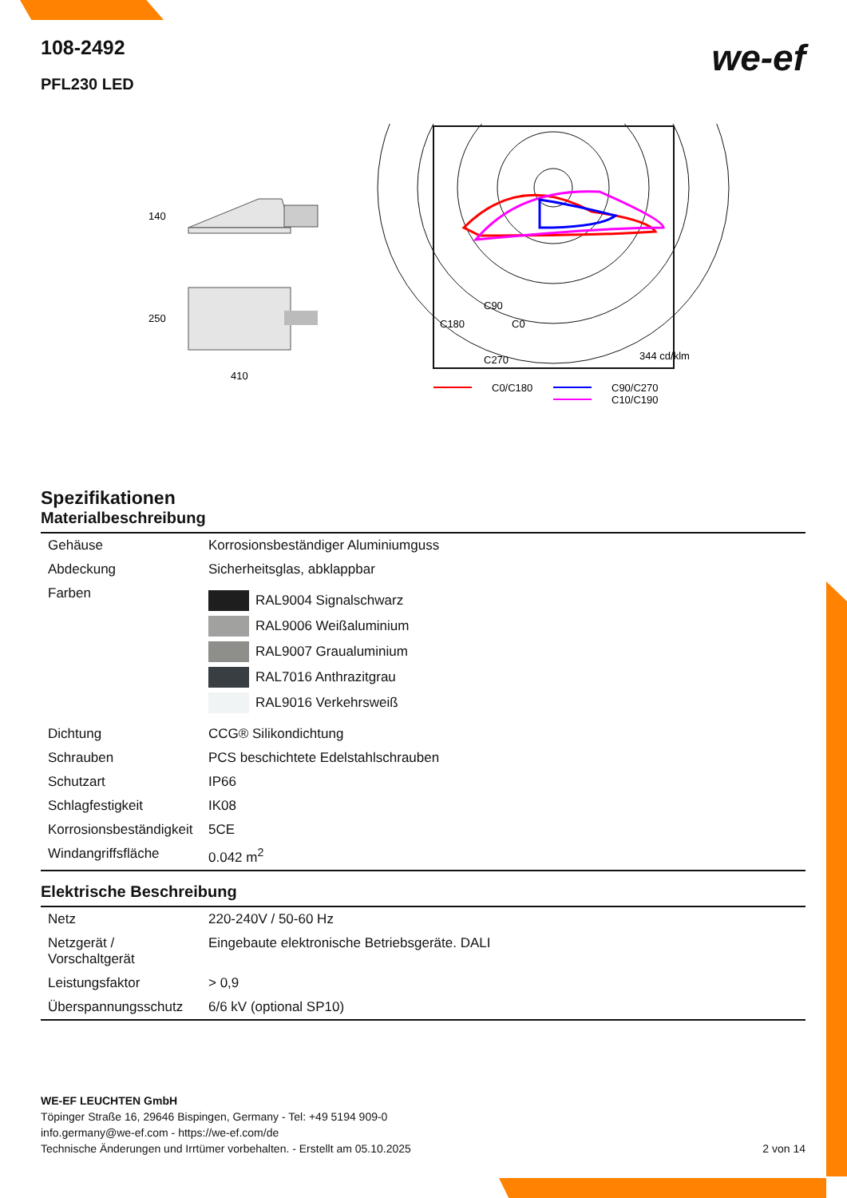108-2492
PFL230 LED
we-ef
140
250
410
344 cd/klm
C180
C90
C0
C270
C0/C180
C90/C270
C10/C190
Spezifikationen
Materialbeschreibung
| Gehäuse | Korrosionsbeständiger Aluminiumguss |
| Abdeckung | Sicherheitsglas, abklappbar |
| Farben | RAL9004 Signalschwarz RAL9006 Weißaluminium RAL9007 Graualuminium RAL7016 Anthrazitgrau RAL9016 Verkehrsweiß |
| Dichtung | CCG® Silikondichtung |
| Schrauben | PCS beschichtete Edelstahlschrauben |
| Schutzart | IP66 |
| Schlagfestigkeit | IK08 |
| Korrosionsbeständigkeit | 5CE |
| Windangriffsfläche | 0.042 m<sup>2</sup> |
Elektrische Beschreibung
| Netz | 220-240V / 50-60 Hz |
| Netzgerät / Vorschaltgerät | Eingebaute elektronische Betriebsgeräte. DALI |
| Leistungsfaktor | > 0,9 |
| Überspannungsschutz | 6/6 kV (optional SP10) |
WE-EF LEUCHTEN GmbH
Töpinger Straße 16, 29646 Bispingen, Germany - Tel: +49 5194 909-0
info.germany@we-ef.com - https://we-ef.com/de
Technische Änderungen und Irrtümer vorbehalten. - Erstellt am 05.10.2025 2 von 14